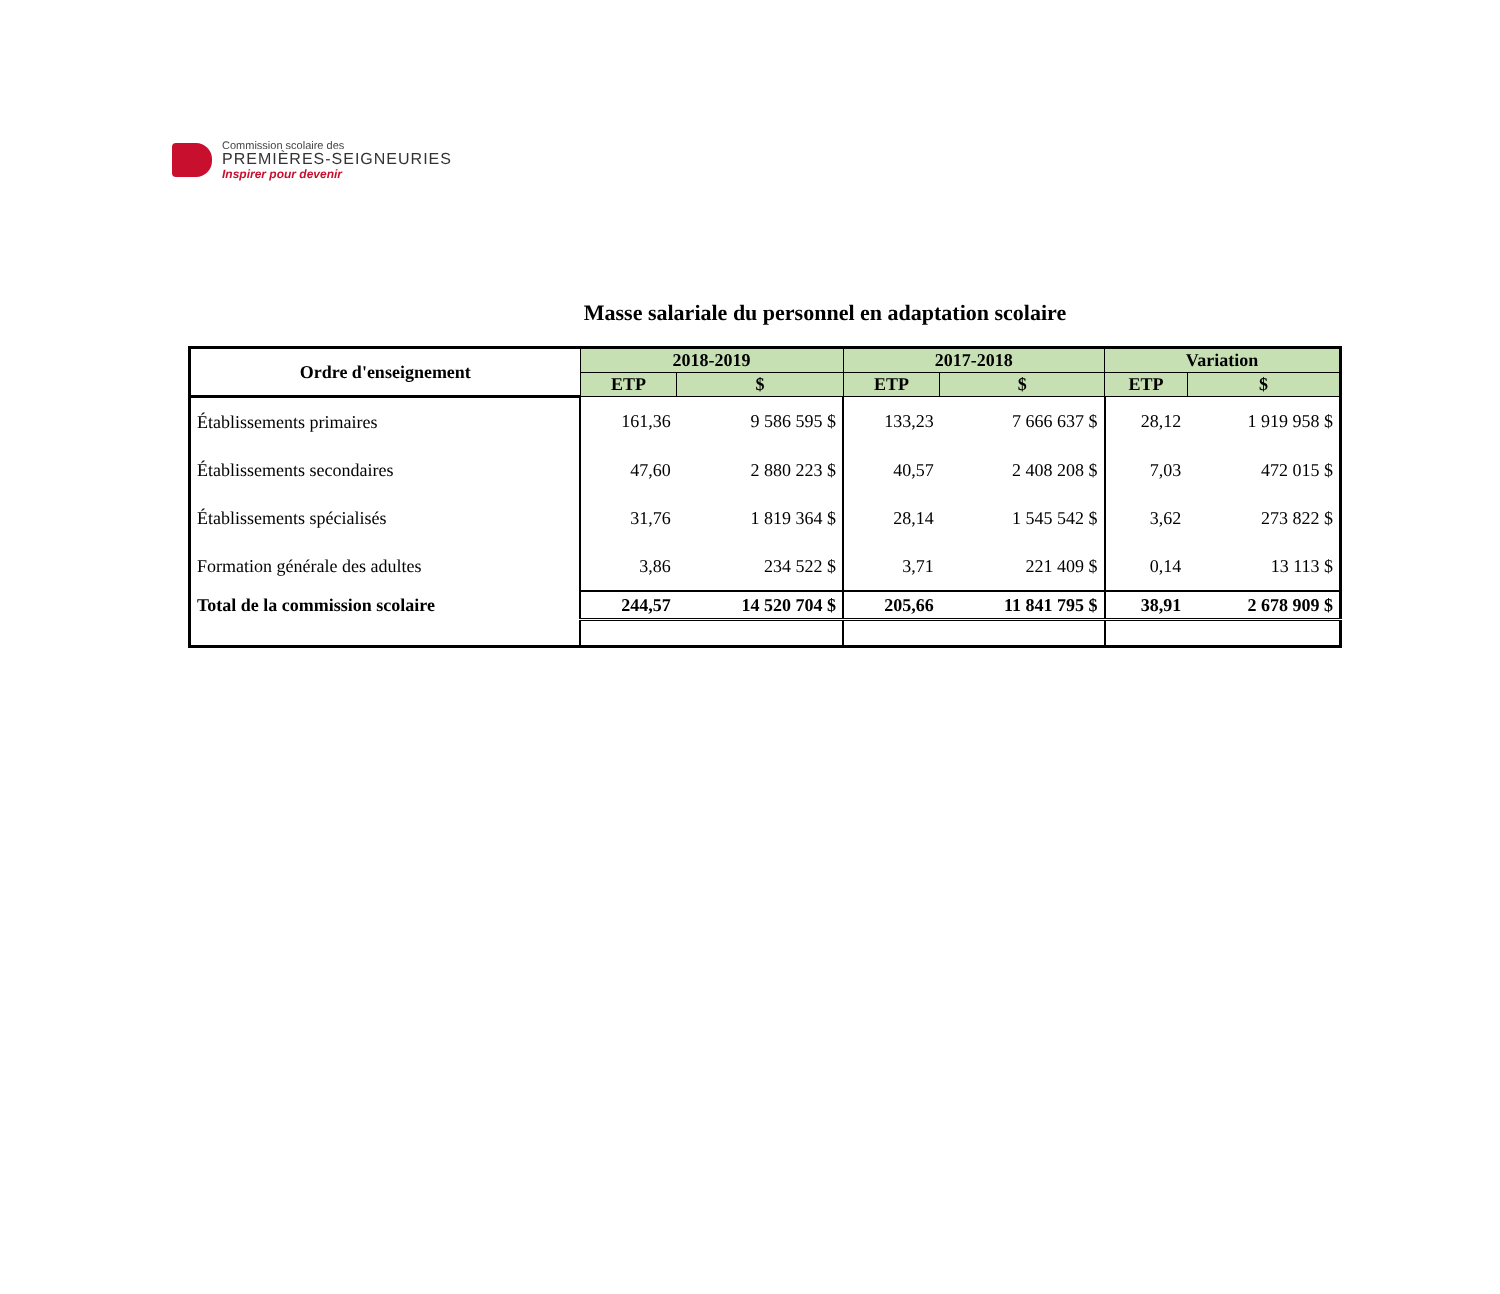Commission scolaire des
PREMIÈRES-SEIGNEURIES
Inspirer pour devenir
Masse salariale du personnel en adaptation scolaire
| Ordre d'enseignement | 2018-2019 | | 2017-2018 | | Variation | |
| --- | --- | --- | --- | --- | --- | --- |
| | ETP | $ | ETP | $ | ETP | $ |
| Établissements primaires | 161,36 | 9 586 595 $ | 133,23 | 7 666 637 $ | 28,12 | 1 919 958 $ |
| Établissements secondaires | 47,60 | 2 880 223 $ | 40,57 | 2 408 208 $ | 7,03 | 472 015 $ |
| Établissements spécialisés | 31,76 | 1 819 364 $ | 28,14 | 1 545 542 $ | 3,62 | 273 822 $ |
| Formation générale des adultes | 3,86 | 234 522 $ | 3,71 | 221 409 $ | 0,14 | 13 113 $ |
| Total de la commission scolaire | 244,57 | 14 520 704 $ | 205,66 | 11 841 795 $ | 38,91 | 2 678 909 $ |